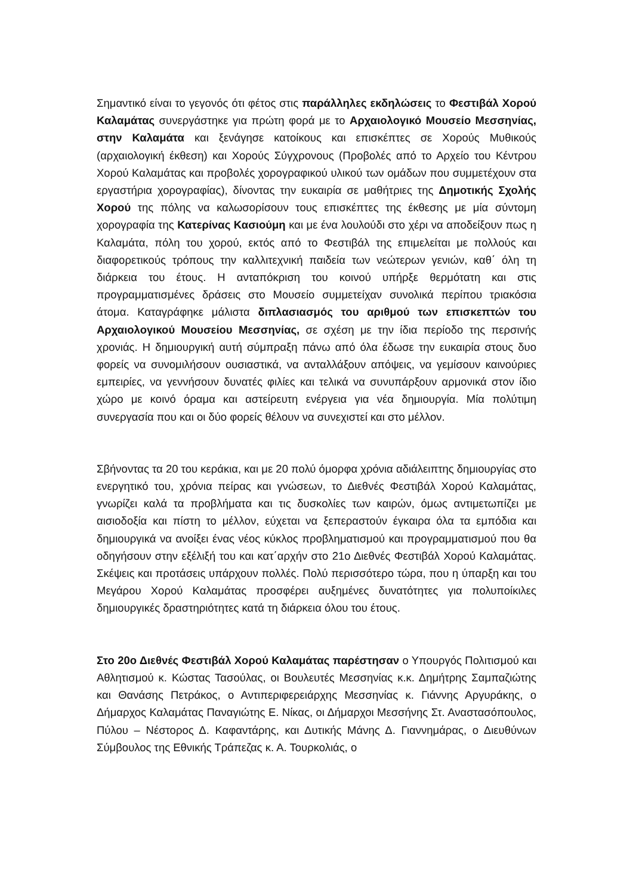Σημαντικό είναι το γεγονός ότι φέτος στις παράλληλες εκδηλώσεις το Φεστιβάλ Χορού Καλαμάτας συνεργάστηκε για πρώτη φορά με το Αρχαιολογικό Μουσείο Μεσσηνίας, στην Καλαμάτα και ξενάγησε κατοίκους και επισκέπτες σε Χορούς Μυθικούς (αρχαιολογική έκθεση) και Χορούς Σύγχρονους (Προβολές από το Αρχείο του Κέντρου Χορού Καλαμάτας και προβολές χορογραφικού υλικού των ομάδων που συμμετέχουν στα εργαστήρια χορογραφίας), δίνοντας την ευκαιρία σε μαθήτριες της Δημοτικής Σχολής Χορού της πόλης να καλωσορίσουν τους επισκέπτες της έκθεσης με μία σύντομη χορογραφία της Κατερίνας Κασιούμη και με ένα λουλούδι στο χέρι να αποδείξουν πως η Καλαμάτα, πόλη του χορού, εκτός από το Φεστιβάλ της επιμελείται με πολλούς και διαφορετικούς τρόπους την καλλιτεχνική παιδεία των νεώτερων γενιών, καθ΄ όλη τη διάρκεια του έτους. Η ανταπόκριση του κοινού υπήρξε θερμότατη και στις προγραμματισμένες δράσεις στο Μουσείο συμμετείχαν συνολικά περίπου τριακόσια άτομα. Καταγράφηκε μάλιστα διπλασιασμός του αριθμού των επισκεπτών του Αρχαιολογικού Μουσείου Μεσσηνίας, σε σχέση με την ίδια περίοδο της περσινής χρονιάς. Η δημιουργική αυτή σύμπραξη πάνω από όλα έδωσε την ευκαιρία στους δυο φορείς να συνομιλήσουν ουσιαστικά, να ανταλλάξουν απόψεις, να γεμίσουν καινούριες εμπειρίες, να γεννήσουν δυνατές φιλίες και τελικά να συνυπάρξουν αρμονικά στον ίδιο χώρο με κοινό όραμα και αστείρευτη ενέργεια για νέα δημιουργία. Μία πολύτιμη συνεργασία που και οι δύο φορείς θέλουν να συνεχιστεί και στο μέλλον.
Σβήνοντας τα 20 του κεράκια, και με 20 πολύ όμορφα χρόνια αδιάλειπτης δημιουργίας στο ενεργητικό του, χρόνια πείρας και γνώσεων, το Διεθνές Φεστιβάλ Χορού Καλαμάτας, γνωρίζει καλά τα προβλήματα και τις δυσκολίες των καιρών, όμως αντιμετωπίζει με αισιοδοξία και πίστη το μέλλον, εύχεται να ξεπεραστούν έγκαιρα όλα τα εμπόδια και δημιουργικά να ανοίξει ένας νέος κύκλος προβληματισμού και προγραμματισμού που θα οδηγήσουν στην εξέλιξή του και κατ΄αρχήν στο 21ο Διεθνές Φεστιβάλ Χορού Καλαμάτας. Σκέψεις και προτάσεις υπάρχουν πολλές. Πολύ περισσότερο τώρα, που η ύπαρξη και του Μεγάρου Χορού Καλαμάτας προσφέρει αυξημένες δυνατότητες για πολυποίκιλες δημιουργικές δραστηριότητες κατά τη διάρκεια όλου του έτους.
Στο 20ο Διεθνές Φεστιβάλ Χορού Καλαμάτας παρέστησαν ο Υπουργός Πολιτισμού και Αθλητισμού κ. Κώστας Τασούλας, οι Βουλευτές Μεσσηνίας κ.κ. Δημήτρης Σαμπαζιώτης και Θανάσης Πετράκος, ο Αντιπεριφερειάρχης Μεσσηνίας κ. Γιάννης Αργυράκης, ο Δήμαρχος Καλαμάτας Παναγιώτης Ε. Νίκας, οι Δήμαρχοι Μεσσήνης Στ. Αναστασόπουλος, Πύλου – Νέστορος Δ. Καφαντάρης, και Δυτικής Μάνης Δ. Γιαννημάρας, ο Διευθύνων Σύμβουλος της Εθνικής Τράπεζας κ. Α. Τουρκολιάς, ο